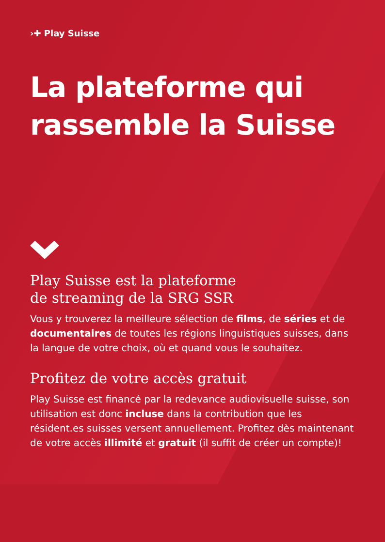›✚ Play Suisse
La plateforme qui rassemble la Suisse
Play Suisse est la plateforme
de streaming de la SRG SSR
Vous y trouverez la meilleure sélection de films, de séries et de documentaires de toutes les régions linguistiques suisses, dans la langue de votre choix, où et quand vous le souhaitez.
Profitez de votre accès gratuit
Play Suisse est financé par la redevance audiovisuelle suisse, son utilisation est donc incluse dans la contribution que les résident.es suisses versent annuellement. Profitez dès maintenant de votre accès illimité et gratuit (il suffit de créer un compte)!